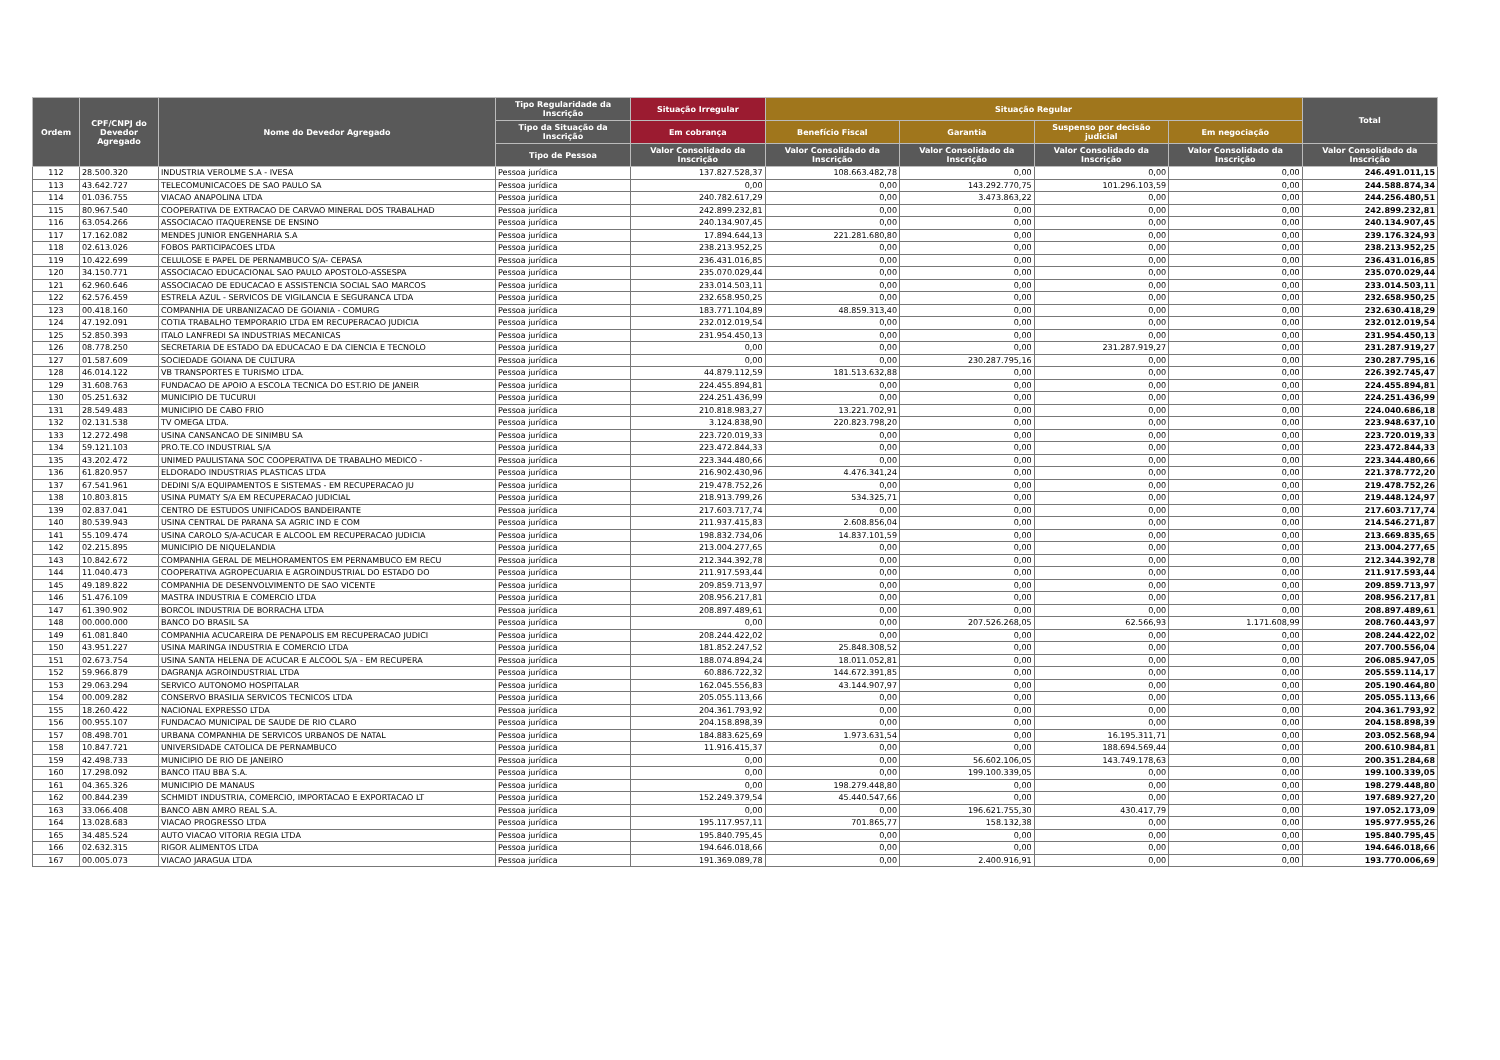| Ordem | CPF/CNPJ do Devedor Agregado | Nome do Devedor Agregado | Tipo Regularidade da Inscrição | Situação Irregular | Situação Regular | | | | Total |
| --- | --- | --- | --- | --- | --- | --- | --- | --- | --- |
| | | | Tipo da Situação da Inscrição | Em cobrança | Benefício Fiscal | Garantia | Suspenso por decisão judicial | Em negociação | |
| | | | Tipo de Pessoa | Valor Consolidado da Inscrição | Valor Consolidado da Inscrição | Valor Consolidado da Inscrição | Valor Consolidado da Inscrição | Valor Consolidado da Inscrição | Valor Consolidado da Inscrição |
| 112 | 28.500.320 | INDUSTRIA VEROLME S.A - IVESA | Pessoa jurídica | 137.827.528,37 | 108.663.482,78 | 0,00 | 0,00 | 0,00 | 246.491.011,15 |
| 113 | 43.642.727 | TELECOMUNICACOES DE SAO PAULO SA | Pessoa jurídica | 0,00 | 0,00 | 143.292.770,75 | 101.296.103,59 | 0,00 | 244.588.874,34 |
| 114 | 01.036.755 | VIACAO ANAPOLINA LTDA | Pessoa jurídica | 240.782.617,29 | 0,00 | 3.473.863,22 | 0,00 | 0,00 | 244.256.480,51 |
| 115 | 80.967.540 | COOPERATIVA DE EXTRACAO DE CARVAO MINERAL DOS TRABALHAD | Pessoa jurídica | 242.899.232,81 | 0,00 | 0,00 | 0,00 | 0,00 | 242.899.232,81 |
| 116 | 63.054.266 | ASSOCIACAO ITAQUERENSE DE ENSINO | Pessoa jurídica | 240.134.907,45 | 0,00 | 0,00 | 0,00 | 0,00 | 240.134.907,45 |
| 117 | 17.162.082 | MENDES JUNIOR ENGENHARIA S.A | Pessoa jurídica | 17.894.644,13 | 221.281.680,80 | 0,00 | 0,00 | 0,00 | 239.176.324,93 |
| 118 | 02.613.026 | FOBOS PARTICIPACOES LTDA | Pessoa jurídica | 238.213.952,25 | 0,00 | 0,00 | 0,00 | 0,00 | 238.213.952,25 |
| 119 | 10.422.699 | CELULOSE E PAPEL DE PERNAMBUCO S/A- CEPASA | Pessoa jurídica | 236.431.016,85 | 0,00 | 0,00 | 0,00 | 0,00 | 236.431.016,85 |
| 120 | 34.150.771 | ASSOCIACAO EDUCACIONAL SAO PAULO APOSTOLO-ASSESPA | Pessoa jurídica | 235.070.029,44 | 0,00 | 0,00 | 0,00 | 0,00 | 235.070.029,44 |
| 121 | 62.960.646 | ASSOCIACAO DE EDUCACAO E ASSISTENCIA SOCIAL SAO MARCOS | Pessoa jurídica | 233.014.503,11 | 0,00 | 0,00 | 0,00 | 0,00 | 233.014.503,11 |
| 122 | 62.576.459 | ESTRELA AZUL - SERVICOS DE VIGILANCIA E SEGURANCA LTDA | Pessoa jurídica | 232.658.950,25 | 0,00 | 0,00 | 0,00 | 0,00 | 232.658.950,25 |
| 123 | 00.418.160 | COMPANHIA DE URBANIZACAO DE GOIANIA - COMURG | Pessoa jurídica | 183.771.104,89 | 48.859.313,40 | 0,00 | 0,00 | 0,00 | 232.630.418,29 |
| 124 | 47.192.091 | COTIA TRABALHO TEMPORARIO LTDA EM RECUPERACAO JUDICIA | Pessoa jurídica | 232.012.019,54 | 0,00 | 0,00 | 0,00 | 0,00 | 232.012.019,54 |
| 125 | 52.850.393 | ITALO LANFREDI SA INDUSTRIAS MECANICAS | Pessoa jurídica | 231.954.450,13 | 0,00 | 0,00 | 0,00 | 0,00 | 231.954.450,13 |
| 126 | 08.778.250 | SECRETARIA DE ESTADO DA EDUCACAO E DA CIENCIA E TECNOLO | Pessoa jurídica | 0,00 | 0,00 | 0,00 | 231.287.919,27 | 0,00 | 231.287.919,27 |
| 127 | 01.587.609 | SOCIEDADE GOIANA DE CULTURA | Pessoa jurídica | 0,00 | 0,00 | 230.287.795,16 | 0,00 | 0,00 | 230.287.795,16 |
| 128 | 46.014.122 | VB TRANSPORTES E TURISMO LTDA. | Pessoa jurídica | 44.879.112,59 | 181.513.632,88 | 0,00 | 0,00 | 0,00 | 226.392.745,47 |
| 129 | 31.608.763 | FUNDACAO DE APOIO A ESCOLA TECNICA DO EST.RIO DE JANEIR | Pessoa jurídica | 224.455.894,81 | 0,00 | 0,00 | 0,00 | 0,00 | 224.455.894,81 |
| 130 | 05.251.632 | MUNICIPIO DE TUCURUI | Pessoa jurídica | 224.251.436,99 | 0,00 | 0,00 | 0,00 | 0,00 | 224.251.436,99 |
| 131 | 28.549.483 | MUNICIPIO DE CABO FRIO | Pessoa jurídica | 210.818.983,27 | 13.221.702,91 | 0,00 | 0,00 | 0,00 | 224.040.686,18 |
| 132 | 02.131.538 | TV OMEGA LTDA. | Pessoa jurídica | 3.124.838,90 | 220.823.798,20 | 0,00 | 0,00 | 0,00 | 223.948.637,10 |
| 133 | 12.272.498 | USINA CANSANCAO DE SINIMBU SA | Pessoa jurídica | 223.720.019,33 | 0,00 | 0,00 | 0,00 | 0,00 | 223.720.019,33 |
| 134 | 59.121.103 | PRO.TE.CO INDUSTRIAL S/A | Pessoa jurídica | 223.472.844,33 | 0,00 | 0,00 | 0,00 | 0,00 | 223.472.844,33 |
| 135 | 43.202.472 | UNIMED PAULISTANA SOC COOPERATIVA DE TRABALHO MEDICO - | Pessoa jurídica | 223.344.480,66 | 0,00 | 0,00 | 0,00 | 0,00 | 223.344.480,66 |
| 136 | 61.820.957 | ELDORADO INDUSTRIAS PLASTICAS LTDA | Pessoa jurídica | 216.902.430,96 | 4.476.341,24 | 0,00 | 0,00 | 0,00 | 221.378.772,20 |
| 137 | 67.541.961 | DEDINI S/A EQUIPAMENTOS E SISTEMAS - EM RECUPERACAO JU | Pessoa jurídica | 219.478.752,26 | 0,00 | 0,00 | 0,00 | 0,00 | 219.478.752,26 |
| 138 | 10.803.815 | USINA PUMATY S/A EM RECUPERACAO JUDICIAL | Pessoa jurídica | 218.913.799,26 | 534.325,71 | 0,00 | 0,00 | 0,00 | 219.448.124,97 |
| 139 | 02.837.041 | CENTRO DE ESTUDOS UNIFICADOS BANDEIRANTE | Pessoa jurídica | 217.603.717,74 | 0,00 | 0,00 | 0,00 | 0,00 | 217.603.717,74 |
| 140 | 80.539.943 | USINA CENTRAL DE PARANA SA AGRIC IND E COM | Pessoa jurídica | 211.937.415,83 | 2.608.856,04 | 0,00 | 0,00 | 0,00 | 214.546.271,87 |
| 141 | 55.109.474 | USINA CAROLO S/A-ACUCAR E ALCOOL EM RECUPERACAO JUDICIA | Pessoa jurídica | 198.832.734,06 | 14.837.101,59 | 0,00 | 0,00 | 0,00 | 213.669.835,65 |
| 142 | 02.215.895 | MUNICIPIO DE NIQUELANDIA | Pessoa jurídica | 213.004.277,65 | 0,00 | 0,00 | 0,00 | 0,00 | 213.004.277,65 |
| 143 | 10.842.672 | COMPANHIA GERAL DE MELHORAMENTOS EM PERNAMBUCO EM RECU | Pessoa jurídica | 212.344.392,78 | 0,00 | 0,00 | 0,00 | 0,00 | 212.344.392,78 |
| 144 | 11.040.473 | COOPERATIVA AGROPECUARIA E AGROINDUSTRIAL DO ESTADO DO | Pessoa jurídica | 211.917.593,44 | 0,00 | 0,00 | 0,00 | 0,00 | 211.917.593,44 |
| 145 | 49.189.822 | COMPANHIA DE DESENVOLVIMENTO DE SAO VICENTE | Pessoa jurídica | 209.859.713,97 | 0,00 | 0,00 | 0,00 | 0,00 | 209.859.713,97 |
| 146 | 51.476.109 | MASTRA INDUSTRIA E COMERCIO LTDA | Pessoa jurídica | 208.956.217,81 | 0,00 | 0,00 | 0,00 | 0,00 | 208.956.217,81 |
| 147 | 61.390.902 | BORCOL INDUSTRIA DE BORRACHA LTDA | Pessoa jurídica | 208.897.489,61 | 0,00 | 0,00 | 0,00 | 0,00 | 208.897.489,61 |
| 148 | 00.000.000 | BANCO DO BRASIL SA | Pessoa jurídica | 0,00 | 0,00 | 207.526.268,05 | 62.566,93 | 1.171.608,99 | 208.760.443,97 |
| 149 | 61.081.840 | COMPANHIA ACUCAREIRA DE PENAPOLIS EM RECUPERACAO JUDICI | Pessoa jurídica | 208.244.422,02 | 0,00 | 0,00 | 0,00 | 0,00 | 208.244.422,02 |
| 150 | 43.951.227 | USINA MARINGA INDUSTRIA E COMERCIO LTDA | Pessoa jurídica | 181.852.247,52 | 25.848.308,52 | 0,00 | 0,00 | 0,00 | 207.700.556,04 |
| 151 | 02.673.754 | USINA SANTA HELENA DE ACUCAR E ALCOOL S/A - EM RECUPERA | Pessoa jurídica | 188.074.894,24 | 18.011.052,81 | 0,00 | 0,00 | 0,00 | 206.085.947,05 |
| 152 | 59.966.879 | DAGRANJA AGROINDUSTRIAL LTDA | Pessoa jurídica | 60.886.722,32 | 144.672.391,85 | 0,00 | 0,00 | 0,00 | 205.559.114,17 |
| 153 | 29.063.294 | SERVICO AUTONOMO HOSPITALAR | Pessoa jurídica | 162.045.556,83 | 43.144.907,97 | 0,00 | 0,00 | 0,00 | 205.190.464,80 |
| 154 | 00.009.282 | CONSERVO BRASILIA SERVICOS TECNICOS LTDA | Pessoa jurídica | 205.055.113,66 | 0,00 | 0,00 | 0,00 | 0,00 | 205.055.113,66 |
| 155 | 18.260.422 | NACIONAL EXPRESSO LTDA | Pessoa jurídica | 204.361.793,92 | 0,00 | 0,00 | 0,00 | 0,00 | 204.361.793,92 |
| 156 | 00.955.107 | FUNDACAO MUNICIPAL DE SAUDE DE RIO CLARO | Pessoa jurídica | 204.158.898,39 | 0,00 | 0,00 | 0,00 | 0,00 | 204.158.898,39 |
| 157 | 08.498.701 | URBANA COMPANHIA DE SERVICOS URBANOS DE NATAL | Pessoa jurídica | 184.883.625,69 | 1.973.631,54 | 0,00 | 16.195.311,71 | 0,00 | 203.052.568,94 |
| 158 | 10.847.721 | UNIVERSIDADE CATOLICA DE PERNAMBUCO | Pessoa jurídica | 11.916.415,37 | 0,00 | 0,00 | 188.694.569,44 | 0,00 | 200.610.984,81 |
| 159 | 42.498.733 | MUNICIPIO DE RIO DE JANEIRO | Pessoa jurídica | 0,00 | 0,00 | 56.602.106,05 | 143.749.178,63 | 0,00 | 200.351.284,68 |
| 160 | 17.298.092 | BANCO ITAU BBA S.A. | Pessoa jurídica | 0,00 | 0,00 | 199.100.339,05 | 0,00 | 0,00 | 199.100.339,05 |
| 161 | 04.365.326 | MUNICIPIO DE MANAUS | Pessoa jurídica | 0,00 | 198.279.448,80 | 0,00 | 0,00 | 0,00 | 198.279.448,80 |
| 162 | 00.844.239 | SCHMIDT INDUSTRIA, COMERCIO, IMPORTACAO E EXPORTACAO LT | Pessoa jurídica | 152.249.379,54 | 45.440.547,66 | 0,00 | 0,00 | 0,00 | 197.689.927,20 |
| 163 | 33.066.408 | BANCO ABN AMRO REAL S.A. | Pessoa jurídica | 0,00 | 0,00 | 196.621.755,30 | 430.417,79 | 0,00 | 197.052.173,09 |
| 164 | 13.028.683 | VIACAO PROGRESSO LTDA | Pessoa jurídica | 195.117.957,11 | 701.865,77 | 158.132,38 | 0,00 | 0,00 | 195.977.955,26 |
| 165 | 34.485.524 | AUTO VIACAO VITORIA REGIA LTDA | Pessoa jurídica | 195.840.795,45 | 0,00 | 0,00 | 0,00 | 0,00 | 195.840.795,45 |
| 166 | 02.632.315 | RIGOR ALIMENTOS LTDA | Pessoa jurídica | 194.646.018,66 | 0,00 | 0,00 | 0,00 | 0,00 | 194.646.018,66 |
| 167 | 00.005.073 | VIACAO JARAGUA LTDA | Pessoa jurídica | 191.369.089,78 | 0,00 | 2.400.916,91 | 0,00 | 0,00 | 193.770.006,69 |